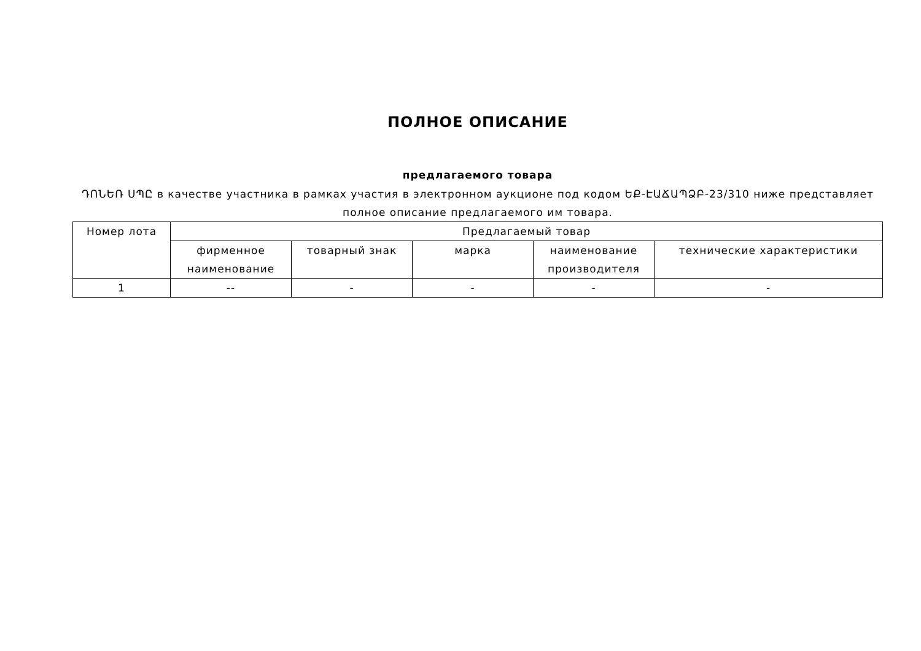ПОЛНОЕ ОПИСАНИЕ
предлагаемого товара
ԴՈՆԵՌ ՍՊԸ в качестве участника в рамках участия в электронном аукционе под кодом ԵՔ-ԷԱՃԱՊՁԲ-23/310 ниже представляет полное описание предлагаемого им товара.
| Номер лота | Предлагаемый товар | | | | |
| --- | --- | --- | --- | --- | --- |
| | фирменное наименование | товарный знак | марка | наименование производителя | технические характеристики |
| 1 | -- | - | - | - | - |